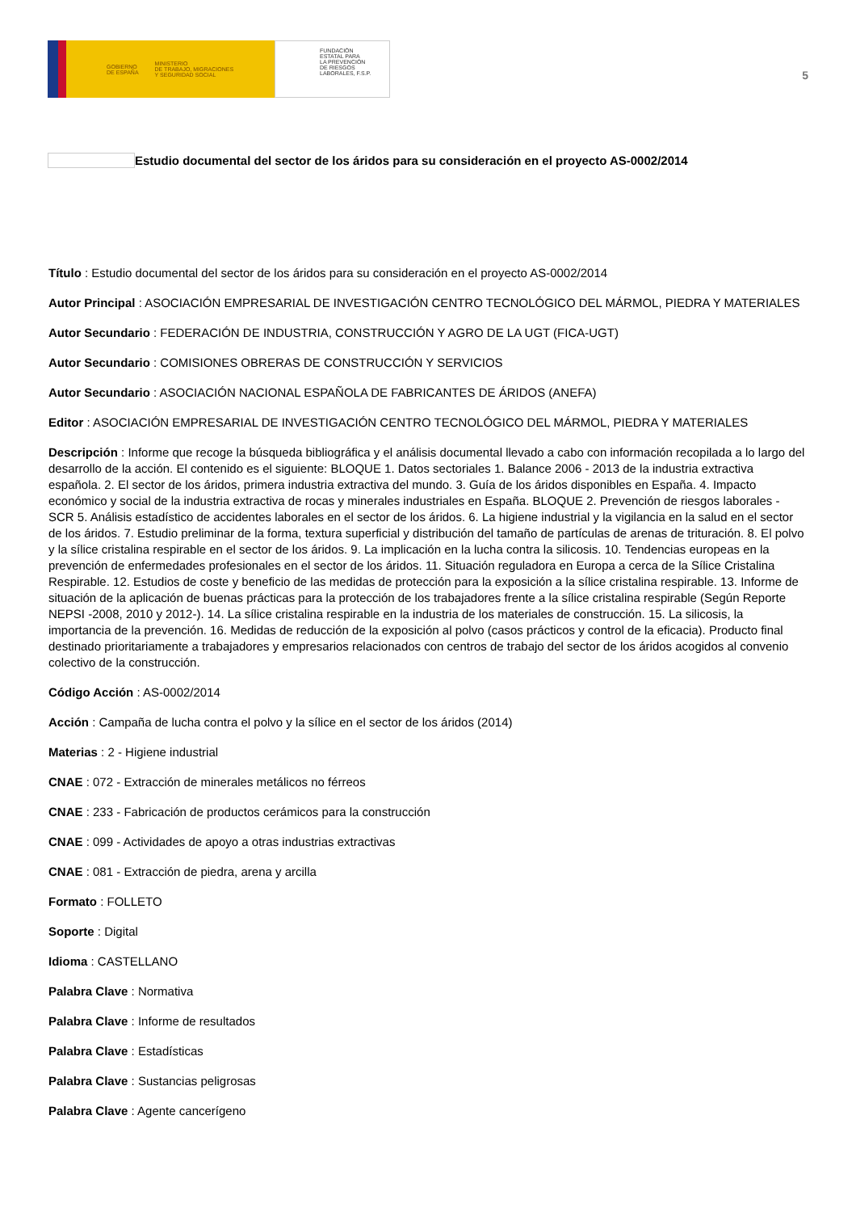GOBIERNO
DE ESPAÑA MINISTERIO
DE TRABAJO, MIGRACIONES
Y SEGURIDAD SOCIAL
FUNDACIÓN
ESTATAL PARA
LA PREVENCIÓN
DE RIESGOS
LABORALES, F.S.P.
5
Estudio documental del sector de los áridos para su consideración en el proyecto AS-0002/2014
Título : Estudio documental del sector de los áridos para su consideración en el proyecto AS-0002/2014
Autor Principal : ASOCIACIÓN EMPRESARIAL DE INVESTIGACIÓN CENTRO TECNOLÓGICO DEL MÁRMOL, PIEDRA Y MATERIALES
Autor Secundario : FEDERACIÓN DE INDUSTRIA, CONSTRUCCIÓN Y AGRO DE LA UGT (FICA-UGT)
Autor Secundario : COMISIONES OBRERAS DE CONSTRUCCIÓN Y SERVICIOS
Autor Secundario : ASOCIACIÓN NACIONAL ESPAÑOLA DE FABRICANTES DE ÁRIDOS (ANEFA)
Editor : ASOCIACIÓN EMPRESARIAL DE INVESTIGACIÓN CENTRO TECNOLÓGICO DEL MÁRMOL, PIEDRA Y MATERIALES
Descripción : Informe que recoge la búsqueda bibliográfica y el análisis documental llevado a cabo con información recopilada a lo largo del desarrollo de la acción. El contenido es el siguiente: BLOQUE 1. Datos sectoriales 1. Balance 2006 - 2013 de la industria extractiva española. 2. El sector de los áridos, primera industria extractiva del mundo. 3. Guía de los áridos disponibles en España. 4. Impacto económico y social de la industria extractiva de rocas y minerales industriales en España. BLOQUE 2. Prevención de riesgos laborales - SCR 5. Análisis estadístico de accidentes laborales en el sector de los áridos. 6. La higiene industrial y la vigilancia en la salud en el sector de los áridos. 7. Estudio preliminar de la forma, textura superficial y distribución del tamaño de partículas de arenas de trituración. 8. El polvo y la sílice cristalina respirable en el sector de los áridos. 9. La implicación en la lucha contra la silicosis. 10. Tendencias europeas en la prevención de enfermedades profesionales en el sector de los áridos. 11. Situación reguladora en Europa a cerca de la Sílice Cristalina Respirable. 12. Estudios de coste y beneficio de las medidas de protección para la exposición a la sílice cristalina respirable. 13. Informe de situación de la aplicación de buenas prácticas para la protección de los trabajadores frente a la sílice cristalina respirable (Según Reporte NEPSI -2008, 2010 y 2012-). 14. La sílice cristalina respirable en la industria de los materiales de construcción. 15. La silicosis, la importancia de la prevención. 16. Medidas de reducción de la exposición al polvo (casos prácticos y control de la eficacia). Producto final destinado prioritariamente a trabajadores y empresarios relacionados con centros de trabajo del sector de los áridos acogidos al convenio colectivo de la construcción.
Código Acción : AS-0002/2014
Acción : Campaña de lucha contra el polvo y la sílice en el sector de los áridos (2014)
Materias : 2 - Higiene industrial
CNAE : 072 - Extracción de minerales metálicos no férreos
CNAE : 233 - Fabricación de productos cerámicos para la construcción
CNAE : 099 - Actividades de apoyo a otras industrias extractivas
CNAE : 081 - Extracción de piedra, arena y arcilla
Formato : FOLLETO
Soporte : Digital
Idioma : CASTELLANO
Palabra Clave : Normativa
Palabra Clave : Informe de resultados
Palabra Clave : Estadísticas
Palabra Clave : Sustancias peligrosas
Palabra Clave : Agente cancerígeno